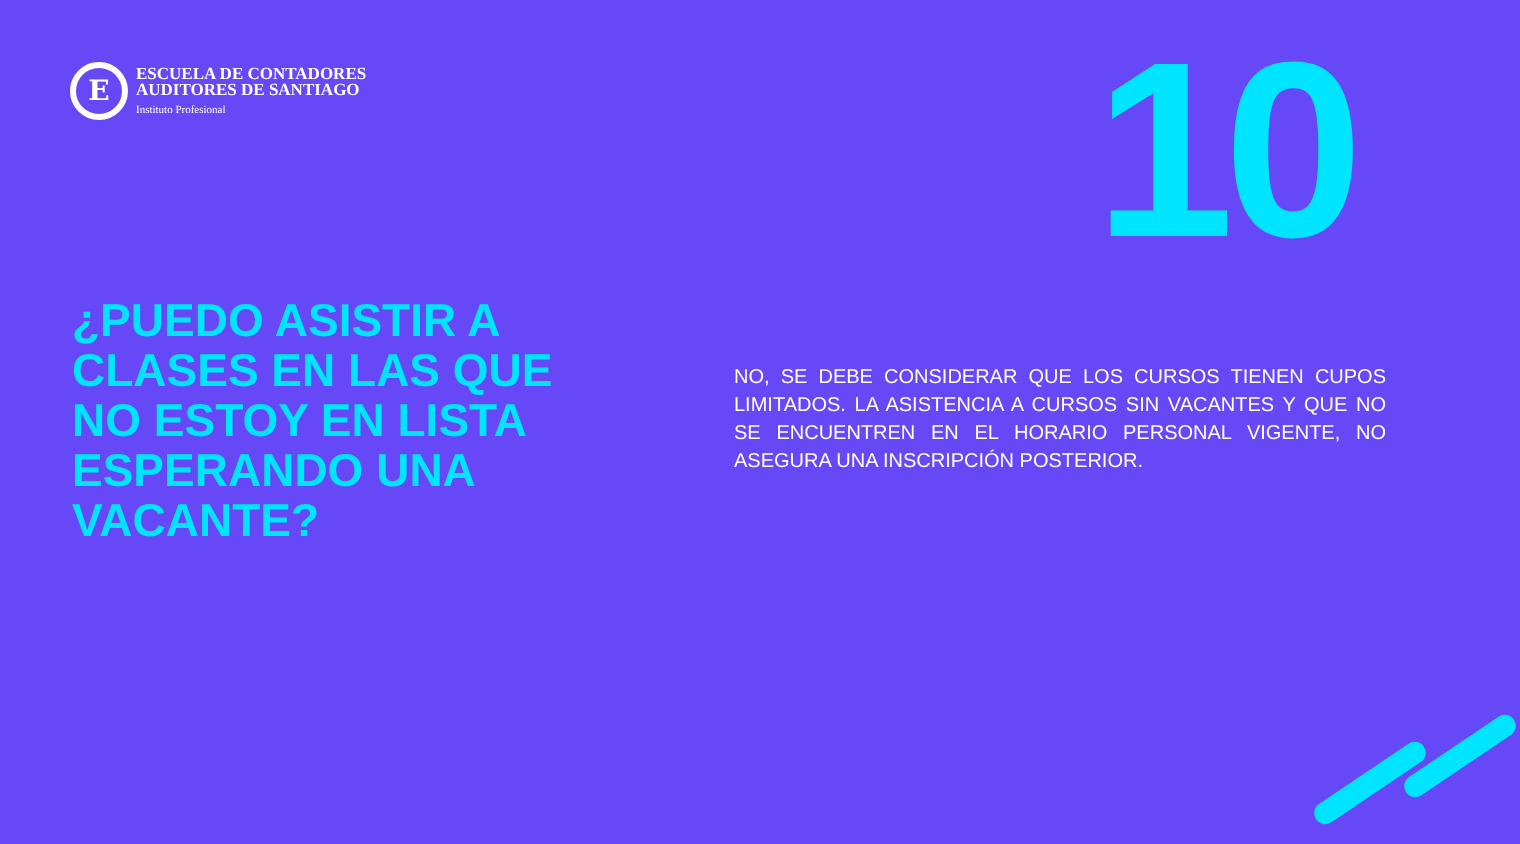E
ESCUELA DE CONTADORES
AUDITORES DE SANTIAGO
Instituto Profesional
10
¿PUEDO ASISTIR A CLASES EN LAS QUE NO ESTOY EN LISTA ESPERANDO UNA VACANTE?
NO, SE DEBE CONSIDERAR QUE LOS CURSOS TIENEN CUPOS LIMITADOS. LA ASISTENCIA A CURSOS SIN VACANTES Y QUE NO SE ENCUENTREN EN EL HORARIO PERSONAL VIGENTE, NO ASEGURA UNA INSCRIPCIÓN POSTERIOR.